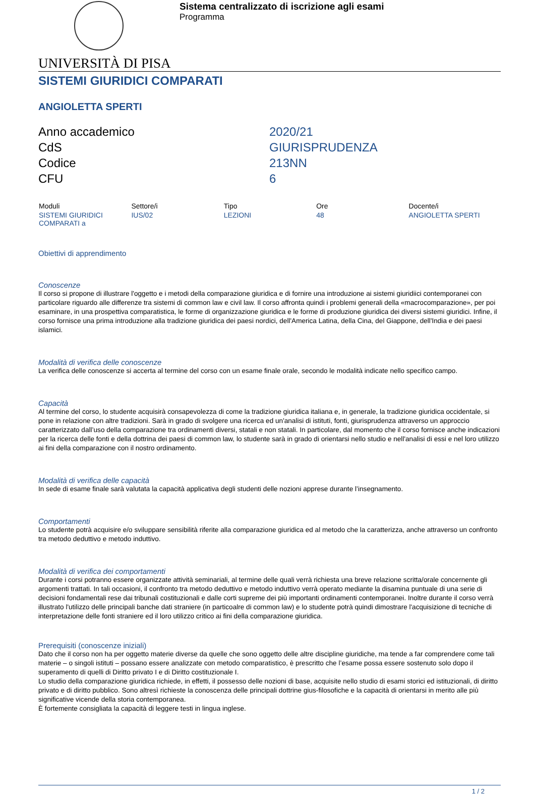Sistema centralizzato di iscrizione agli esami
Programma
UNIVERSITÀ DI PISA
SISTEMI GIURIDICI COMPARATI
ANGIOLETTA SPERTI
| Anno accademico | 2020/21 |
| CdS | GIURISPRUDENZA |
| Codice | 213NN |
| CFU | 6 |
| Moduli | Settore/i | Tipo | Ore | Docente/i |
| --- | --- | --- | --- | --- |
| SISTEMI GIURIDICI COMPARATI a | IUS/02 | LEZIONI | 48 | ANGIOLETTA SPERTI |
Obiettivi di apprendimento
Conoscenze
Il corso si propone di illustrare l'oggetto e i metodi della comparazione giuridica e di fornire una introduzione ai sistemi giuridiici contemporanei con particolare riguardo alle differenze tra sistemi di common law e civil law. Il corso affronta quindi i problemi generali della «macrocomparazione», per poi esaminare, in una prospettiva comparatistica, le forme di organizzazione giuridica e le forme di produzione giuridica dei diversi sistemi giuridici. Infine, il corso fornisce una prima introduzione alla tradizione giuridica dei paesi nordici, dell'America Latina, della Cina, del Giappone, dell'India e dei paesi islamici.
Modalità di verifica delle conoscenze
La verifica delle conoscenze si accerta al termine del corso con un esame finale orale, secondo le modalità indicate nello specifico campo.
Capacità
Al termine del corso, lo studente acquisirà consapevolezza di come la tradizione giuridica italiana e, in generale, la tradizione giuridica occidentale, si pone in relazione con altre tradizioni. Sarà in grado di svolgere una ricerca ed un'analisi di istituti, fonti, giurisprudenza attraverso un approccio caratterizzato dall’uso della comparazione tra ordinamenti diversi, statali e non statali. In particolare, dal momento che il corso fornisce anche indicazioni per la ricerca delle fonti e della dottrina dei paesi di common law, lo studente sarà in grado di orientarsi nello studio e nell'analisi di essi e nel loro utilizzo ai fini della comparazione con il nostro ordinamento.
Modalità di verifica delle capacità
In sede di esame finale sarà valutata la capacità applicativa degli studenti delle nozioni apprese durante l’insegnamento.
Comportamenti
Lo studente potrà acquisire e/o sviluppare sensibilità riferite alla comparazione giuridica ed al metodo che la caratterizza, anche attraverso un confronto tra metodo deduttivo e metodo induttivo.
Modalità di verifica dei comportamenti
Durante i corsi potranno essere organizzate attività seminariali, al termine delle quali verrà richiesta una breve relazione scritta/orale concernente gli argomenti trattati. In tali occasioni, il confronto tra metodo deduttivo e metodo induttivo verrà operato mediante la disamina puntuale di una serie di decisioni fondamentali rese dai tribunali costituzionali e dalle corti supreme dei più importanti ordinamenti contemporanei. Inoltre durante il corso verrà illustrato l'utilizzo delle principali banche dati straniere (in particoalre di common law) e lo studente potrà quindi dimostrare l'acquisizione di tecniche di interpretazione delle fonti straniere ed il loro utilizzo critico ai fini della comparazione giuridica.
Prerequisiti (conoscenze iniziali)
Dato che il corso non ha per oggetto materie diverse da quelle che sono oggetto delle altre discipline giuridiche, ma tende a far comprendere come tali materie – o singoli istituti – possano essere analizzate con metodo comparatistico, è prescritto che l’esame possa essere sostenuto solo dopo il superamento di quelli di Diritto privato I e di Diritto costituzionale I.
Lo studio della comparazione giuridica richiede, in effetti, il possesso delle nozioni di base, acquisite nello studio di esami storici ed istituzionali, di diritto privato e di diritto pubblico. Sono altresì richieste la conoscenza delle principali dottrine gius-filosofiche e la capacità di orientarsi in merito alle più significative vicende della storia contemporanea.
È fortemente consigliata la capacità di leggere testi in lingua inglese.
1 / 2